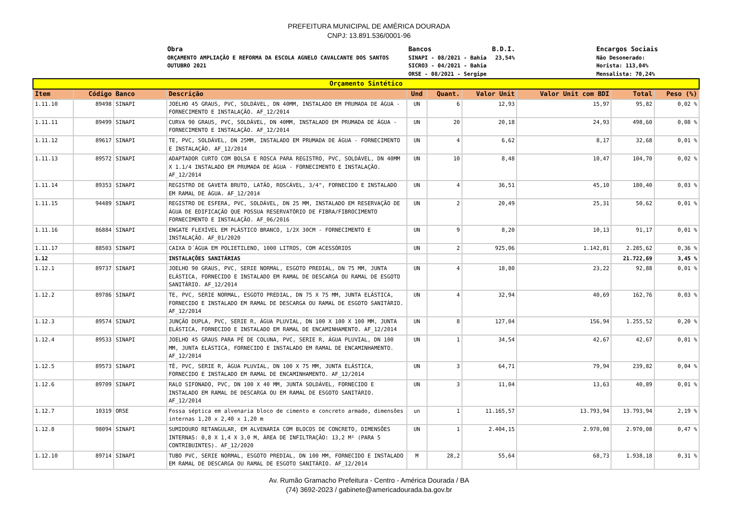PREFEITURA MUNICIPAL DE AMÉRICA DOURADA
CNPJ: 13.891.536/0001-96
Obra
ORÇAMENTO AMPLIAÇÃO E REFORMA DA ESCOLA AGNELO CAVALCANTE DOS SANTOS OUTUBRO 2021
Bancos
SINAPI - 08/2021 - Bahia
SICRO3 - 04/2021 - Bahia
ORSE - 08/2021 - Sergipe
B.D.I.
23,54%
Encargos Sociais
Não Desonerado:
Horista: 113,04%
Mensalista: 70,24%
| Orçamento Sintético | | | | | | | | | |
| Item | Código | Banco | Descrição | Und | Quant. | Valor Unit | Valor Unit com BDI | Total | Peso (%) |
| 1.11.10 | 89498 | SINAPI | JOELHO 45 GRAUS, PVC, SOLDÁVEL, DN 40MM, INSTALADO EM PRUMADA DE ÁGUA - FORNECIMENTO E INSTALAÇÃO. AF_12/2014 | UN | 6 | 12,93 | 15,97 | 95,82 | 0,02 % |
| 1.11.11 | 89499 | SINAPI | CURVA 90 GRAUS, PVC, SOLDÁVEL, DN 40MM, INSTALADO EM PRUMADA DE ÁGUA - FORNECIMENTO E INSTALAÇÃO. AF_12/2014 | UN | 20 | 20,18 | 24,93 | 498,60 | 0,08 % |
| 1.11.12 | 89617 | SINAPI | TE, PVC, SOLDÁVEL, DN 25MM, INSTALADO EM PRUMADA DE ÁGUA - FORNECIMENTO E INSTALAÇÃO. AF_12/2014 | UN | 4 | 6,62 | 8,17 | 32,68 | 0,01 % |
| 1.11.13 | 89572 | SINAPI | ADAPTADOR CURTO COM BOLSA E ROSCA PARA REGISTRO, PVC, SOLDÁVEL, DN 40MM X 1.1/4 INSTALADO EM PRUMADA DE ÁGUA - FORNECIMENTO E INSTALAÇÃO. AF_12/2014 | UN | 10 | 8,48 | 10,47 | 104,70 | 0,02 % |
| 1.11.14 | 89353 | SINAPI | REGISTRO DE GAVETA BRUTO, LATÃO, ROSCÁVEL, 3/4", FORNECIDO E INSTALADO EM RAMAL DE ÁGUA. AF_12/2014 | UN | 4 | 36,51 | 45,10 | 180,40 | 0,03 % |
| 1.11.15 | 94489 | SINAPI | REGISTRO DE ESFERA, PVC, SOLDÁVEL, DN 25 MM, INSTALADO EM RESERVAÇÃO DE ÁGUA DE EDIFICAÇÃO QUE POSSUA RESERVATÓRIO DE FIBRA/FIBROCIMENTO FORNECIMENTO E INSTALAÇÃO. AF_06/2016 | UN | 2 | 20,49 | 25,31 | 50,62 | 0,01 % |
| 1.11.16 | 86884 | SINAPI | ENGATE FLEXÍVEL EM PLÁSTICO BRANCO, 1/2X 30CM - FORNECIMENTO E INSTALAÇÃO. AF_01/2020 | UN | 9 | 8,20 | 10,13 | 91,17 | 0,01 % |
| 1.11.17 | 88503 | SINAPI | CAIXA D´ÁGUA EM POLIETILENO, 1000 LITROS, COM ACESSÓRIOS | UN | 2 | 925,06 | 1.142,81 | 2.285,62 | 0,36 % |
| 1.12 | | | INSTALAÇÕES SANITÁRIAS | | | | | 21.722,69 | 3,45 % |
| 1.12.1 | 89737 | SINAPI | JOELHO 90 GRAUS, PVC, SERIE NORMAL, ESGOTO PREDIAL, DN 75 MM, JUNTA ELÁSTICA, FORNECIDO E INSTALADO EM RAMAL DE DESCARGA OU RAMAL DE ESGOTO SANITÁRIO. AF_12/2014 | UN | 4 | 18,80 | 23,22 | 92,88 | 0,01 % |
| 1.12.2 | 89786 | SINAPI | TE, PVC, SERIE NORMAL, ESGOTO PREDIAL, DN 75 X 75 MM, JUNTA ELÁSTICA, FORNECIDO E INSTALADO EM RAMAL DE DESCARGA OU RAMAL DE ESGOTO SANITÁRIO. AF_12/2014 | UN | 4 | 32,94 | 40,69 | 162,76 | 0,03 % |
| 1.12.3 | 89574 | SINAPI | JUNÇÃO DUPLA, PVC, SERIE R, ÁGUA PLUVIAL, DN 100 X 100 X 100 MM, JUNTA ELÁSTICA, FORNECIDO E INSTALADO EM RAMAL DE ENCAMINHAMENTO. AF_12/2014 | UN | 8 | 127,04 | 156,94 | 1.255,52 | 0,20 % |
| 1.12.4 | 89533 | SINAPI | JOELHO 45 GRAUS PARA PÉ DE COLUNA, PVC, SERIE R, ÁGUA PLUVIAL, DN 100 MM, JUNTA ELÁSTICA, FORNECIDO E INSTALADO EM RAMAL DE ENCAMINHAMENTO. AF_12/2014 | UN | 1 | 34,54 | 42,67 | 42,67 | 0,01 % |
| 1.12.5 | 89573 | SINAPI | TÊ, PVC, SERIE R, ÁGUA PLUVIAL, DN 100 X 75 MM, JUNTA ELÁSTICA, FORNECIDO E INSTALADO EM RAMAL DE ENCAMINHAMENTO. AF_12/2014 | UN | 3 | 64,71 | 79,94 | 239,82 | 0,04 % |
| 1.12.6 | 89709 | SINAPI | RALO SIFONADO, PVC, DN 100 X 40 MM, JUNTA SOLDÁVEL, FORNECIDO E INSTALADO EM RAMAL DE DESCARGA OU EM RAMAL DE ESGOTO SANITÁRIO. AF_12/2014 | UN | 3 | 11,04 | 13,63 | 40,89 | 0,01 % |
| 1.12.7 | 10319 | ORSE | Fossa séptica em alvenaria bloco de cimento e concreto armado, dimensões internas 1,20 x 2,40 x 1,20 m | un | 1 | 11.165,57 | 13.793,94 | 13.793,94 | 2,19 % |
| 1.12.8 | 98094 | SINAPI | SUMIDOURO RETANGULAR, EM ALVENARIA COM BLOCOS DE CONCRETO, DIMENSÕES INTERNAS: 0,8 X 1,4 X 3,0 M, ÁREA DE INFILTRAÇÃO: 13,2 M² (PARA 5 CONTRIBUINTES). AF_12/2020 | UN | 1 | 2.404,15 | 2.970,08 | 2.970,08 | 0,47 % |
| 1.12.10 | 89714 | SINAPI | TUBO PVC, SERIE NORMAL, ESGOTO PREDIAL, DN 100 MM, FORNECIDO E INSTALADO EM RAMAL DE DESCARGA OU RAMAL DE ESGOTO SANITÁRIO. AF_12/2014 | M | 28,2 | 55,64 | 68,73 | 1.938,18 | 0,31 % |
Av. Rumão Gramacho Prefeitura - Centro - América Dourada / BA
(74) 3692-2023 / gabinete@americadourada.ba.gov.br